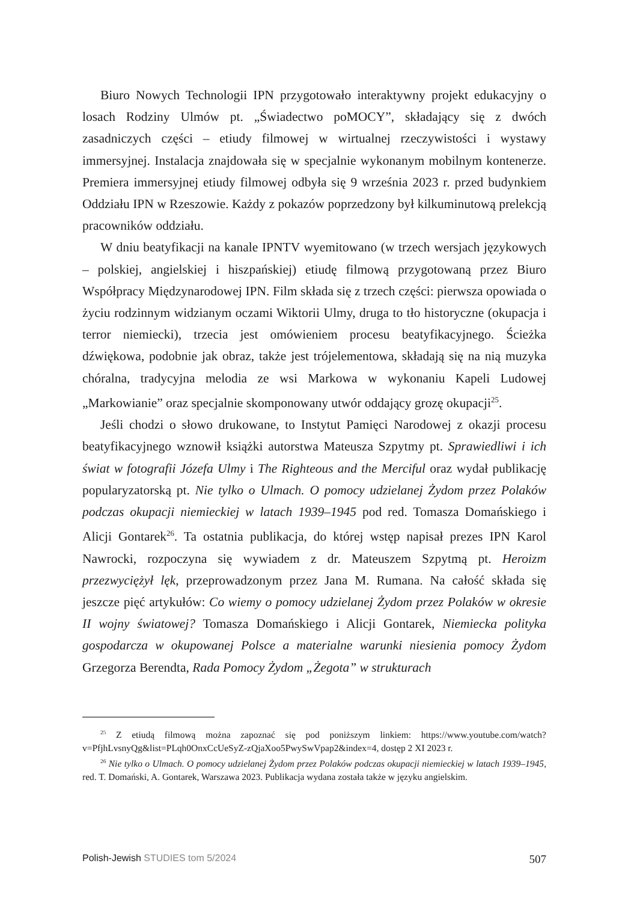Biuro Nowych Technologii IPN przygotowało interaktywny projekt edukacyjny o losach Rodziny Ulmów pt. „Świadectwo poMOCY”, składający się z dwóch zasadniczych części – etiudy filmowej w wirtualnej rzeczywistości i wystawy immersyjnej. Instalacja znajdowała się w specjalnie wykonanym mobilnym kontenerze. Premiera immersyjnej etiudy filmowej odbyła się 9 września 2023 r. przed budynkiem Oddziału IPN w Rzeszowie. Każdy z pokazów poprzedzony był kilkuminutową prelekcją pracowników oddziału.
W dniu beatyfikacji na kanale IPNTV wyemitowano (w trzech wersjach językowych – polskiej, angielskiej i hiszpańskiej) etiudę filmową przygotowaną przez Biuro Współpracy Międzynarodowej IPN. Film składa się z trzech części: pierwsza opowiada o życiu rodzinnym widzianym oczami Wiktorii Ulmy, druga to tło historyczne (okupacja i terror niemiecki), trzecia jest omówieniem procesu beatyfikacyjnego. Ścieżka dźwiękowa, podobnie jak obraz, także jest trójelementowa, składają się na nią muzyka chóralna, tradycyjna melodia ze wsi Markowa w wykonaniu Kapeli Ludowej „Markowianie” oraz specjalnie skomponowany utwór oddający grozę okupacji<sup>25</sup>.
Jeśli chodzi o słowo drukowane, to Instytut Pamięci Narodowej z okazji procesu beatyfikacyjnego wznowił książki autorstwa Mateusza Szpytmy pt. Sprawiedliwi i ich świat w fotografii Józefa Ulmy i The Righteous and the Merciful oraz wydał publikację popularyzatorską pt. Nie tylko o Ulmach. O pomocy udzielanej Żydom przez Polaków podczas okupacji niemieckiej w latach 1939–1945 pod red. Tomasza Domańskiego i Alicji Gontarek<sup>26</sup>. Ta ostatnia publikacja, do której wstęp napisał prezes IPN Karol Nawrocki, rozpoczyna się wywiadem z dr. Mateuszem Szpytmą pt. Heroizm przezwyciężył lęk, przeprowadzonym przez Jana M. Rumana. Na całość składa się jeszcze pięć artykułów: Co wiemy o pomocy udzielanej Żydom przez Polaków w okresie II wojny światowej? Tomasza Domańskiego i Alicji Gontarek, Niemiecka polityka gospodarcza w okupowanej Polsce a materialne warunki niesienia pomocy Żydom Grzegorza Berendta, Rada Pomocy Żydom „Żegota” w strukturach
<sup>25</sup> Z etiudą filmową można zapoznać się pod poniższym linkiem: https://www.youtube.com/watch?v=PfjhLvsnyQg&list=PLqh0OnxCcUeSyZ-zQjaXoo5PwySwVpap2&index=4, dostęp 2 XI 2023 r.
<sup>26</sup> Nie tylko o Ulmach. O pomocy udzielanej Żydom przez Polaków podczas okupacji niemieckiej w latach 1939–1945, red. T. Domański, A. Gontarek, Warszawa 2023. Publikacja wydana została także w języku angielskim.
Polish-Jewish STUDIES tom 5/2024 507